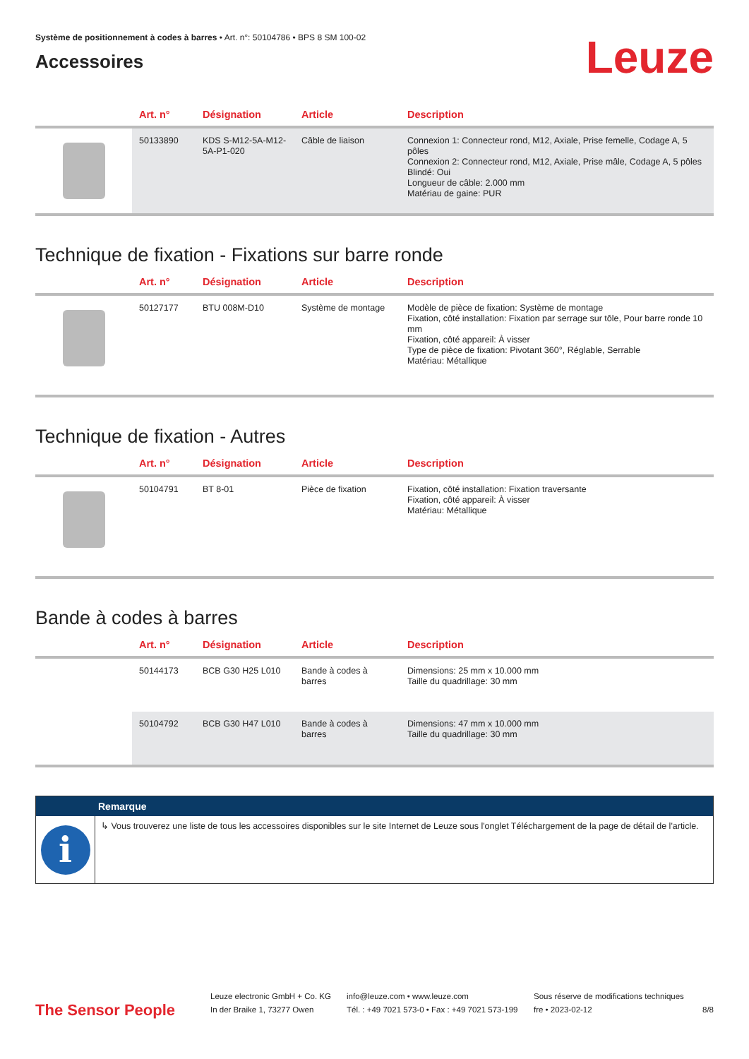Système de positionnement à codes à barres • Art. n°: 50104786 • BPS 8 SM 100-02
Accessoires
Leuze
| | Art. n° | Désignation | Article | Description |
| --- | --- | --- | --- | --- |
| | 50133890 | KDS S-M12-5A-M12-5A-P1-020 | Câble de liaison | Connexion 1: Connecteur rond, M12, Axiale, Prise femelle, Codage A, 5 pôles Connexion 2: Connecteur rond, M12, Axiale, Prise mâle, Codage A, 5 pôles Blindé: Oui Longueur de câble: 2.000 mm Matériau de gaine: PUR |
Technique de fixation - Fixations sur barre ronde
| | Art. n° | Désignation | Article | Description |
| --- | --- | --- | --- | --- |
| | 50127177 | BTU 008M-D10 | Système de montage | Modèle de pièce de fixation: Système de montage Fixation, côté installation: Fixation par serrage sur tôle, Pour barre ronde 10 mm Fixation, côté appareil: À visser Type de pièce de fixation: Pivotant 360°, Réglable, Serrable Matériau: Métallique |
Technique de fixation - Autres
| | Art. n° | Désignation | Article | Description |
| --- | --- | --- | --- | --- |
| | 50104791 | BT 8-01 | Pièce de fixation | Fixation, côté installation: Fixation traversante Fixation, côté appareil: À visser Matériau: Métallique |
Bande à codes à barres
| | Art. n° | Désignation | Article | Description |
| --- | --- | --- | --- | --- |
| | 50144173 | BCB G30 H25 L010 | Bande à codes à barres | Dimensions: 25 mm x 10.000 mm Taille du quadrillage: 30 mm |
| | 50104792 | BCB G30 H47 L010 | Bande à codes à barres | Dimensions: 47 mm x 10.000 mm Taille du quadrillage: 30 mm |
Remarque
i
↳ Vous trouverez une liste de tous les accessoires disponibles sur le site Internet de Leuze sous l'onglet Téléchargement de la page de détail de l'article.
The Sensor People
Leuze electronic GmbH + Co. KG
In der Braike 1, 73277 Owen
info@leuze.com • www.leuze.com
Tél. : +49 7021 573-0 • Fax : +49 7021 573-199
Sous réserve de modifications techniques
fre • 2023-02-12
8/8